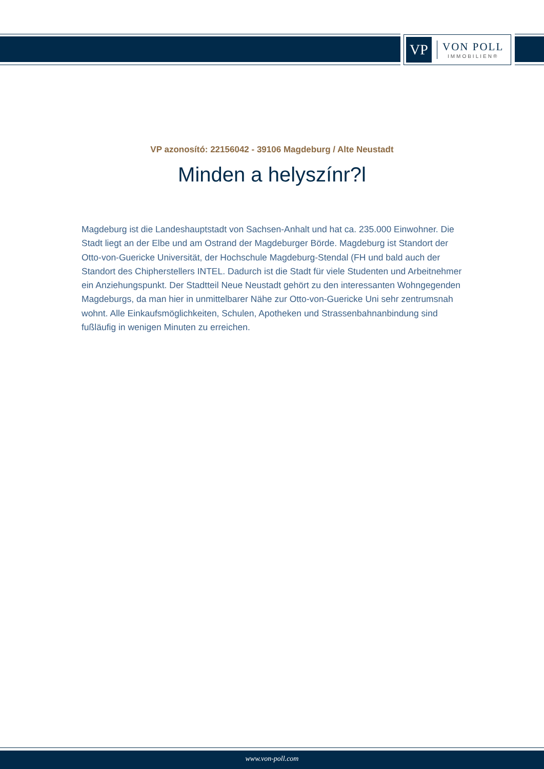VP
VON POLL
IMMOBILIEN®
VP azonosító: 22156042 - 39106 Magdeburg / Alte Neustadt
Minden a helyszínr?l
Magdeburg ist die Landeshauptstadt von Sachsen-Anhalt und hat ca. 235.000 Einwohner. Die Stadt liegt an der Elbe und am Ostrand der Magdeburger Börde. Magdeburg ist Standort der Otto-von-Guericke Universität, der Hochschule Magdeburg-Stendal (FH und bald auch der Standort des Chipherstellers INTEL. Dadurch ist die Stadt für viele Studenten und Arbeitnehmer ein Anziehungspunkt. Der Stadtteil Neue Neustadt gehört zu den interessanten Wohngegenden Magdeburgs, da man hier in unmittelbarer Nähe zur Otto-von-Guericke Uni sehr zentrumsnah wohnt. Alle Einkaufsmöglichkeiten, Schulen, Apotheken und Strassenbahnanbindung sind fußläufig in wenigen Minuten zu erreichen.
www.von-poll.com